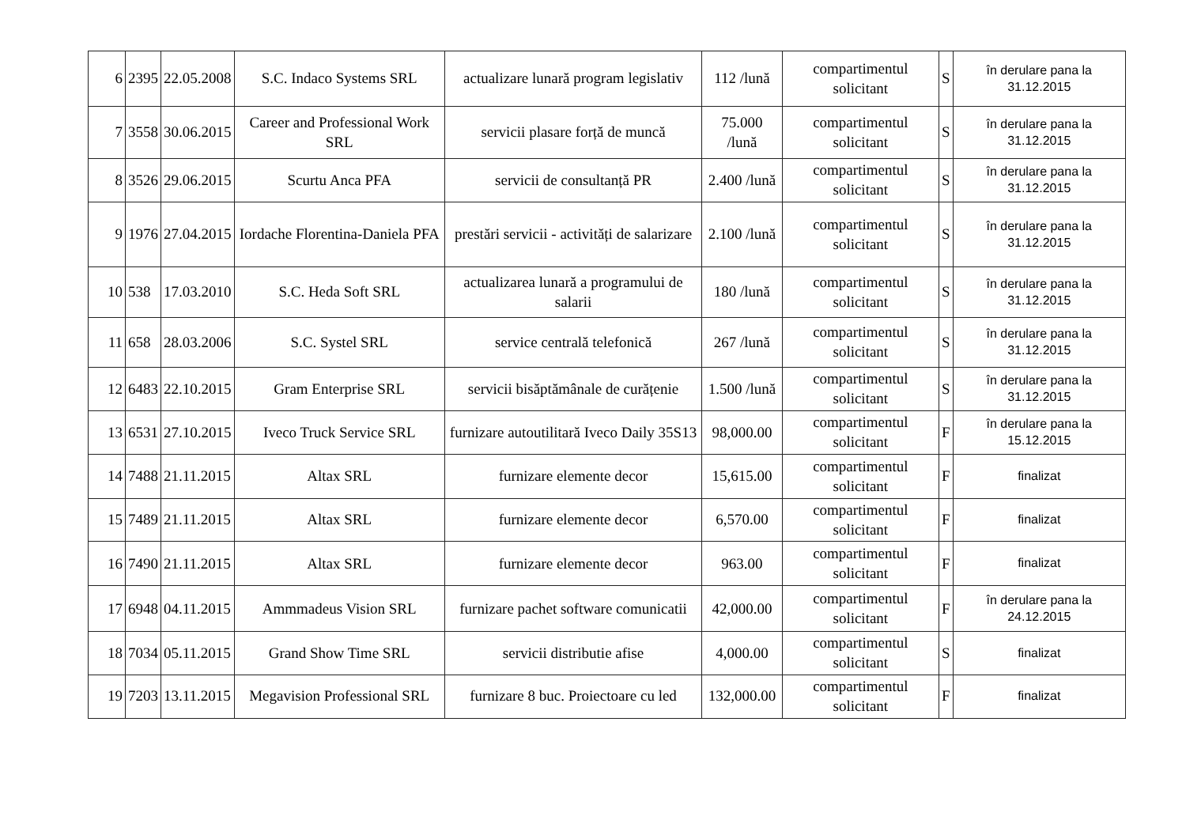| 6 | 2395 | 22.05.2008 | S.C. Indaco Systems SRL | actualizare lunară program legislativ | 112 /lună | compartimentul solicitant | S | în derulare pana la 31.12.2015 |
| 7 | 3558 | 30.06.2015 | Career and Professional Work SRL | servicii plasare forță de muncă | 75.000 /lună | compartimentul solicitant | S | în derulare pana la 31.12.2015 |
| 8 | 3526 | 29.06.2015 | Scurtu Anca PFA | servicii de consultanță PR | 2.400 /lună | compartimentul solicitant | S | în derulare pana la 31.12.2015 |
| 9 | 1976 | 27.04.2015 | Iordache Florentina-Daniela PFA | prestări servicii - activități de salarizare | 2.100 /lună | compartimentul solicitant | S | în derulare pana la 31.12.2015 |
| 10 | 538 | 17.03.2010 | S.C. Heda Soft SRL | actualizarea lunară a programului de salarii | 180 /lună | compartimentul solicitant | S | în derulare pana la 31.12.2015 |
| 11 | 658 | 28.03.2006 | S.C. Systel SRL | service centrală telefonică | 267 /lună | compartimentul solicitant | S | în derulare pana la 31.12.2015 |
| 12 | 6483 | 22.10.2015 | Gram Enterprise SRL | servicii bisăptămânale de curățenie | 1.500 /lună | compartimentul solicitant | S | în derulare pana la 31.12.2015 |
| 13 | 6531 | 27.10.2015 | Iveco Truck Service SRL | furnizare autoutilitară Iveco Daily 35S13 | 98,000.00 | compartimentul solicitant | F | în derulare pana la 15.12.2015 |
| 14 | 7488 | 21.11.2015 | Altax SRL | furnizare elemente decor | 15,615.00 | compartimentul solicitant | F | finalizat |
| 15 | 7489 | 21.11.2015 | Altax SRL | furnizare elemente decor | 6,570.00 | compartimentul solicitant | F | finalizat |
| 16 | 7490 | 21.11.2015 | Altax SRL | furnizare elemente decor | 963.00 | compartimentul solicitant | F | finalizat |
| 17 | 6948 | 04.11.2015 | Ammmadeus Vision SRL | furnizare pachet software comunicatii | 42,000.00 | compartimentul solicitant | F | în derulare pana la 24.12.2015 |
| 18 | 7034 | 05.11.2015 | Grand Show Time SRL | servicii distributie afise | 4,000.00 | compartimentul solicitant | S | finalizat |
| 19 | 7203 | 13.11.2015 | Megavision Professional SRL | furnizare 8 buc. Proiectoare cu led | 132,000.00 | compartimentul solicitant | F | finalizat |